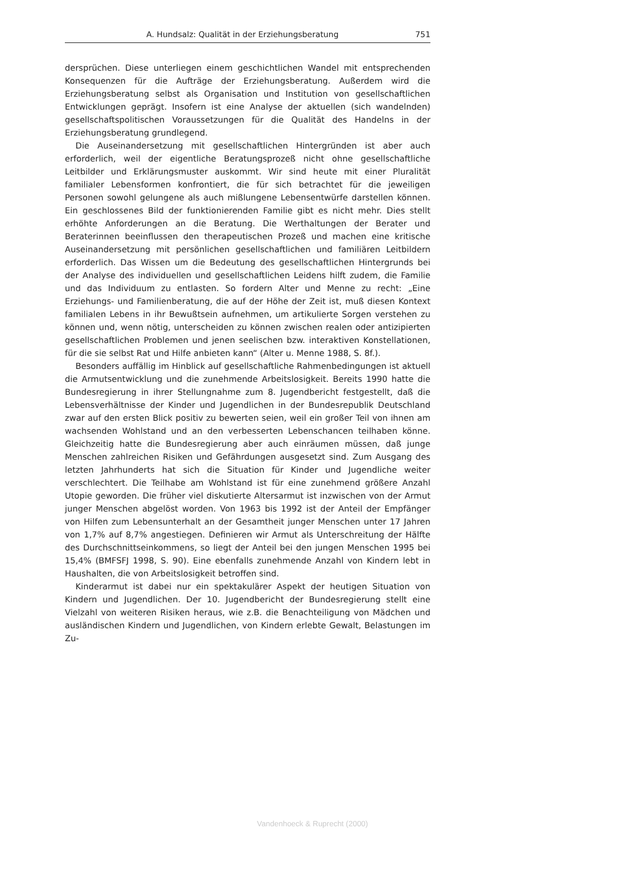A. Hundsalz: Qualität in der Erziehungsberatung 751
dersprüchen. Diese unterliegen einem geschichtlichen Wandel mit entsprechenden Konsequenzen für die Aufträge der Erziehungsberatung. Außerdem wird die Erziehungsberatung selbst als Organisation und Institution von gesellschaftlichen Entwicklungen geprägt. Insofern ist eine Analyse der aktuellen (sich wandelnden) gesellschaftspolitischen Voraussetzungen für die Qualität des Handelns in der Erziehungsberatung grundlegend.
Die Auseinandersetzung mit gesellschaftlichen Hintergründen ist aber auch erforderlich, weil der eigentliche Beratungsprozeß nicht ohne gesellschaftliche Leitbilder und Erklärungsmuster auskommt. Wir sind heute mit einer Pluralität familialer Lebensformen konfrontiert, die für sich betrachtet für die jeweiligen Personen sowohl gelungene als auch mißlungene Lebensentwürfe darstellen können. Ein geschlossenes Bild der funktionierenden Familie gibt es nicht mehr. Dies stellt erhöhte Anforderungen an die Beratung. Die Werthaltungen der Berater und Beraterinnen beeinflussen den therapeutischen Prozeß und machen eine kritische Auseinandersetzung mit persönlichen gesellschaftlichen und familiären Leitbildern erforderlich. Das Wissen um die Bedeutung des gesellschaftlichen Hintergrunds bei der Analyse des individuellen und gesellschaftlichen Leidens hilft zudem, die Familie und das Individuum zu entlasten. So fordern Alter und Menne zu recht: „Eine Erziehungs- und Familienberatung, die auf der Höhe der Zeit ist, muß diesen Kontext familialen Lebens in ihr Bewußtsein aufnehmen, um artikulierte Sorgen verstehen zu können und, wenn nötig, unterscheiden zu können zwischen realen oder antizipierten gesellschaftlichen Problemen und jenen seelischen bzw. interaktiven Konstellationen, für die sie selbst Rat und Hilfe anbieten kann“ (Alter u. Menne 1988, S. 8f.).
Besonders auffällig im Hinblick auf gesellschaftliche Rahmenbedingungen ist aktuell die Armutsentwicklung und die zunehmende Arbeitslosigkeit. Bereits 1990 hatte die Bundesregierung in ihrer Stellungnahme zum 8. Jugendbericht festgestellt, daß die Lebensverhältnisse der Kinder und Jugendlichen in der Bundesrepublik Deutschland zwar auf den ersten Blick positiv zu bewerten seien, weil ein großer Teil von ihnen am wachsenden Wohlstand und an den verbesserten Lebenschancen teilhaben könne. Gleichzeitig hatte die Bundesregierung aber auch einräumen müssen, daß junge Menschen zahlreichen Risiken und Gefährdungen ausgesetzt sind. Zum Ausgang des letzten Jahrhunderts hat sich die Situation für Kinder und Jugendliche weiter verschlechtert. Die Teilhabe am Wohlstand ist für eine zunehmend größere Anzahl Utopie geworden. Die früher viel diskutierte Altersarmut ist inzwischen von der Armut junger Menschen abgelöst worden. Von 1963 bis 1992 ist der Anteil der Empfänger von Hilfen zum Lebensunterhalt an der Gesamtheit junger Menschen unter 17 Jahren von 1,7% auf 8,7% angestiegen. Definieren wir Armut als Unterschreitung der Hälfte des Durchschnittseinkommens, so liegt der Anteil bei den jungen Menschen 1995 bei 15,4% (BMFSFJ 1998, S. 90). Eine ebenfalls zunehmende Anzahl von Kindern lebt in Haushalten, die von Arbeitslosigkeit betroffen sind.
Kinderarmut ist dabei nur ein spektakulärer Aspekt der heutigen Situation von Kindern und Jugendlichen. Der 10. Jugendbericht der Bundesregierung stellt eine Vielzahl von weiteren Risiken heraus, wie z.B. die Benachteiligung von Mädchen und ausländischen Kindern und Jugendlichen, von Kindern erlebte Gewalt, Belastungen im Zu-
Vandenhoeck & Ruprecht (2000)